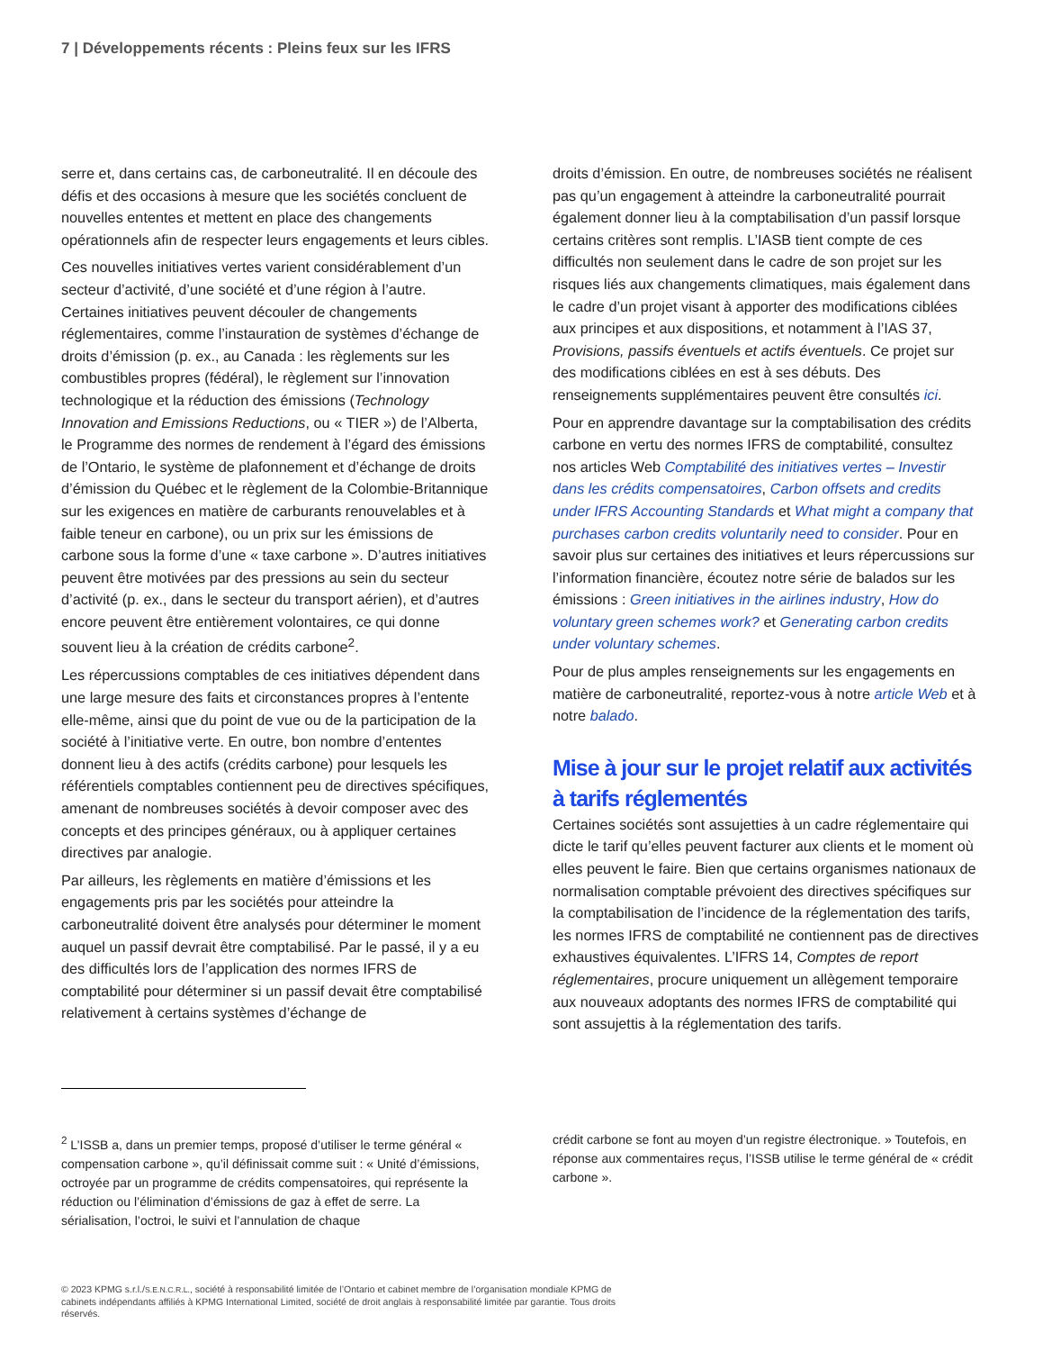7 | Développements récents : Pleins feux sur les IFRS
serre et, dans certains cas, de carboneutralité. Il en découle des défis et des occasions à mesure que les sociétés concluent de nouvelles ententes et mettent en place des changements opérationnels afin de respecter leurs engagements et leurs cibles.
Ces nouvelles initiatives vertes varient considérablement d’un secteur d’activité, d’une société et d’une région à l’autre. Certaines initiatives peuvent découler de changements réglementaires, comme l’instauration de systèmes d’échange de droits d’émission (p. ex., au Canada : les règlements sur les combustibles propres (fédéral), le règlement sur l’innovation technologique et la réduction des émissions (Technology Innovation and Emissions Reductions, ou « TIER ») de l’Alberta, le Programme des normes de rendement à l’égard des émissions de l’Ontario, le système de plafonnement et d’échange de droits d’émission du Québec et le règlement de la Colombie-Britannique sur les exigences en matière de carburants renouvelables et à faible teneur en carbone), ou un prix sur les émissions de carbone sous la forme d’une « taxe carbone ». D’autres initiatives peuvent être motivées par des pressions au sein du secteur d’activité (p. ex., dans le secteur du transport aérien), et d’autres encore peuvent être entièrement volontaires, ce qui donne souvent lieu à la création de crédits carbone<sup>2</sup>.
Les répercussions comptables de ces initiatives dépendent dans une large mesure des faits et circonstances propres à l’entente elle-même, ainsi que du point de vue ou de la participation de la société à l’initiative verte. En outre, bon nombre d’ententes donnent lieu à des actifs (crédits carbone) pour lesquels les référentiels comptables contiennent peu de directives spécifiques, amenant de nombreuses sociétés à devoir composer avec des concepts et des principes généraux, ou à appliquer certaines directives par analogie.
Par ailleurs, les règlements en matière d’émissions et les engagements pris par les sociétés pour atteindre la carboneutralité doivent être analysés pour déterminer le moment auquel un passif devrait être comptabilisé. Par le passé, il y a eu des difficultés lors de l’application des normes IFRS de comptabilité pour déterminer si un passif devait être comptabilisé relativement à certains systèmes d’échange de
droits d’émission. En outre, de nombreuses sociétés ne réalisent pas qu’un engagement à atteindre la carboneutralité pourrait également donner lieu à la comptabilisation d’un passif lorsque certains critères sont remplis. L’IASB tient compte de ces difficultés non seulement dans le cadre de son projet sur les risques liés aux changements climatiques, mais également dans le cadre d’un projet visant à apporter des modifications ciblées aux principes et aux dispositions, et notamment à l’IAS 37, Provisions, passifs éventuels et actifs éventuels. Ce projet sur des modifications ciblées en est à ses débuts. Des renseignements supplémentaires peuvent être consultés ici.
Pour en apprendre davantage sur la comptabilisation des crédits carbone en vertu des normes IFRS de comptabilité, consultez nos articles Web Comptabilité des initiatives vertes – Investir dans les crédits compensatoires, Carbon offsets and credits under IFRS Accounting Standards et What might a company that purchases carbon credits voluntarily need to consider. Pour en savoir plus sur certaines des initiatives et leurs répercussions sur l’information financière, écoutez notre série de balados sur les émissions : Green initiatives in the airlines industry, How do voluntary green schemes work? et Generating carbon credits under voluntary schemes.
Pour de plus amples renseignements sur les engagements en matière de carboneutralité, reportez-vous à notre article Web et à notre balado.
Mise à jour sur le projet relatif aux activités à tarifs réglementés
Certaines sociétés sont assujetties à un cadre réglementaire qui dicte le tarif qu’elles peuvent facturer aux clients et le moment où elles peuvent le faire. Bien que certains organismes nationaux de normalisation comptable prévoient des directives spécifiques sur la comptabilisation de l’incidence de la réglementation des tarifs, les normes IFRS de comptabilité ne contiennent pas de directives exhaustives équivalentes. L’IFRS 14, Comptes de report réglementaires, procure uniquement un allègement temporaire aux nouveaux adoptants des normes IFRS de comptabilité qui sont assujettis à la réglementation des tarifs.
<sup>2</sup> L’ISSB a, dans un premier temps, proposé d’utiliser le terme général « compensation carbone », qu’il définissait comme suit : « Unité d’émissions, octroyée par un programme de crédits compensatoires, qui représente la réduction ou l’élimination d’émissions de gaz à effet de serre. La sérialisation, l’octroi, le suivi et l’annulation de chaque
crédit carbone se font au moyen d’un registre électronique. » Toutefois, en réponse aux commentaires reçus, l’ISSB utilise le terme général de « crédit carbone ».
© 2023 KPMG s.r.l./S.E.N.C.R.L., société à responsabilité limitée de l’Ontario et cabinet membre de l’organisation mondiale KPMG de cabinets indépendants affiliés à KPMG International Limited, société de droit anglais à responsabilité limitée par garantie. Tous droits réservés.